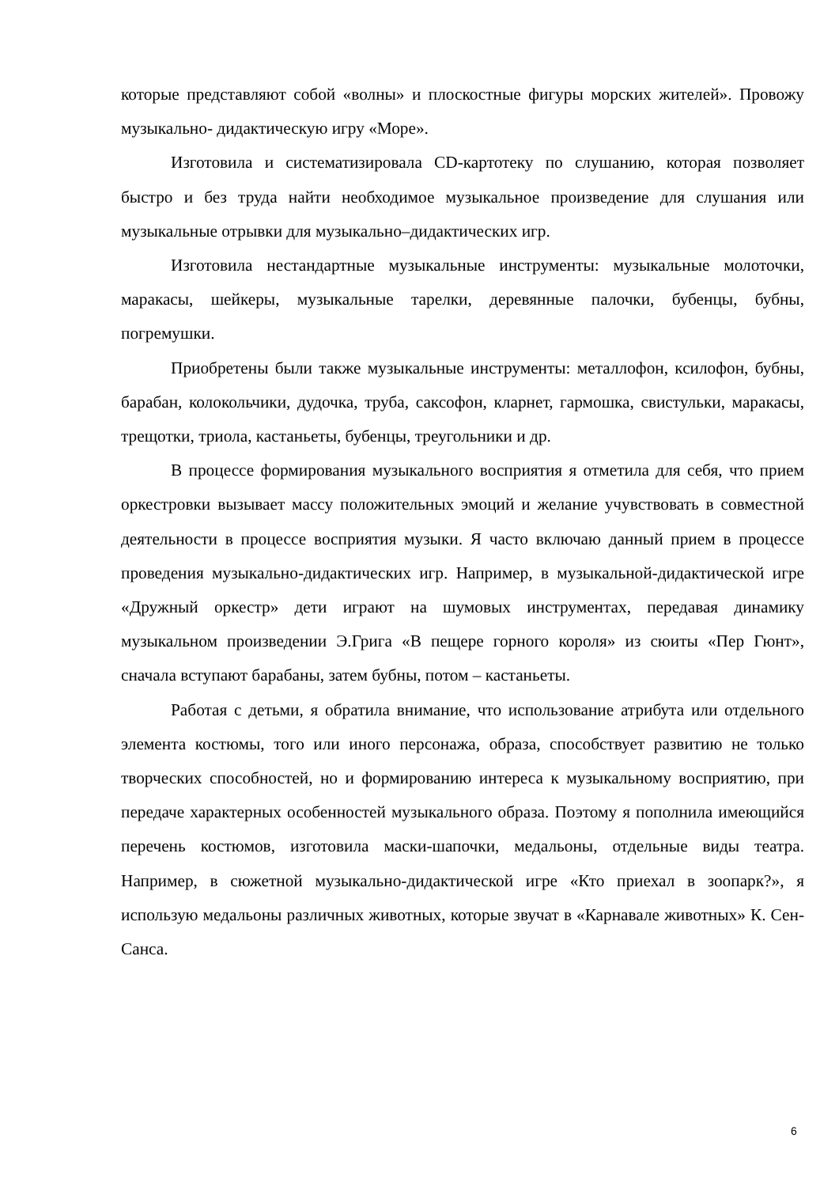которые представляют собой «волны» и плоскостные фигуры морских жителей». Провожу музыкально- дидактическую игру «Море».
Изготовила и систематизировала CD-картотеку по слушанию, которая позволяет быстро и без труда найти необходимое музыкальное произведение для слушания или музыкальные отрывки для музыкально–дидактических игр.
Изготовила нестандартные музыкальные инструменты: музыкальные молоточки, маракасы, шейкеры, музыкальные тарелки, деревянные палочки, бубенцы, бубны, погремушки.
Приобретены были также музыкальные инструменты: металлофон, ксилофон, бубны, барабан, колокольчики, дудочка, труба, саксофон, кларнет, гармошка, свистульки, маракасы, трещотки, триола, кастаньеты, бубенцы, треугольники и др.
В процессе формирования музыкального восприятия я отметила для себя, что прием оркестровки вызывает массу положительных эмоций и желание учувствовать в совместной деятельности в процессе восприятия музыки. Я часто включаю данный прием в процессе проведения музыкально-дидактических игр. Например, в музыкальной-дидактической игре «Дружный оркестр» дети играют на шумовых инструментах, передавая динамику музыкальном произведении Э.Грига «В пещере горного короля» из сюиты «Пер Гюнт», сначала вступают барабаны, затем бубны, потом – кастаньеты.
Работая с детьми, я обратила внимание, что использование атрибута или отдельного элемента костюмы, того или иного персонажа, образа, способствует развитию не только творческих способностей, но и формированию интереса к музыкальному восприятию, при передаче характерных особенностей музыкального образа. Поэтому я пополнила имеющийся перечень костюмов, изготовила маски-шапочки, медальоны, отдельные виды театра. Например, в сюжетной музыкально-дидактической игре «Кто приехал в зоопарк?», я использую медальоны различных животных, которые звучат в «Карнавале животных» К. Сен-Санса.
6